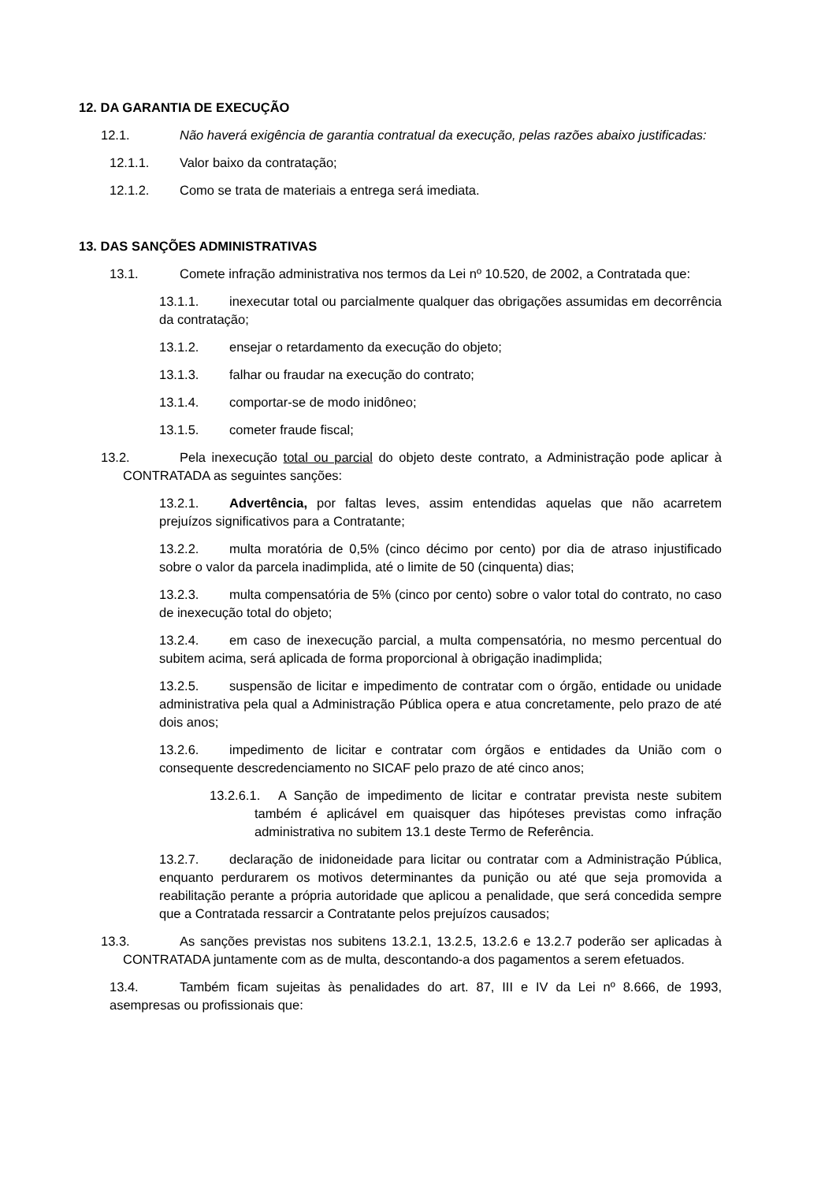12. DA GARANTIA DE EXECUÇÃO
12.1. Não haverá exigência de garantia contratual da execução, pelas razões abaixo justificadas:
12.1.1. Valor baixo da contratação;
12.1.2. Como se trata de materiais a entrega será imediata.
13. DAS SANÇÕES ADMINISTRATIVAS
13.1. Comete infração administrativa nos termos da Lei nº 10.520, de 2002, a Contratada que:
13.1.1. inexecutar total ou parcialmente qualquer das obrigações assumidas em decorrência da contratação;
13.1.2. ensejar o retardamento da execução do objeto;
13.1.3. falhar ou fraudar na execução do contrato;
13.1.4. comportar-se de modo inidôneo;
13.1.5. cometer fraude fiscal;
13.2. Pela inexecução total ou parcial do objeto deste contrato, a Administração pode aplicar à CONTRATADA as seguintes sanções:
13.2.1. Advertência, por faltas leves, assim entendidas aquelas que não acarretem prejuízos significativos para a Contratante;
13.2.2. multa moratória de 0,5% (cinco décimo por cento) por dia de atraso injustificado sobre o valor da parcela inadimplida, até o limite de 50 (cinquenta) dias;
13.2.3. multa compensatória de 5% (cinco por cento) sobre o valor total do contrato, no caso de inexecução total do objeto;
13.2.4. em caso de inexecução parcial, a multa compensatória, no mesmo percentual do subitem acima, será aplicada de forma proporcional à obrigação inadimplida;
13.2.5. suspensão de licitar e impedimento de contratar com o órgão, entidade ou unidade administrativa pela qual a Administração Pública opera e atua concretamente, pelo prazo de até dois anos;
13.2.6. impedimento de licitar e contratar com órgãos e entidades da União com o consequente descredenciamento no SICAF pelo prazo de até cinco anos;
13.2.6.1. A Sanção de impedimento de licitar e contratar prevista neste subitem também é aplicável em quaisquer das hipóteses previstas como infração administrativa no subitem 13.1 deste Termo de Referência.
13.2.7. declaração de inidoneidade para licitar ou contratar com a Administração Pública, enquanto perdurarem os motivos determinantes da punição ou até que seja promovida a reabilitação perante a própria autoridade que aplicou a penalidade, que será concedida sempre que a Contratada ressarcir a Contratante pelos prejuízos causados;
13.3. As sanções previstas nos subitens 13.2.1, 13.2.5, 13.2.6 e 13.2.7 poderão ser aplicadas à CONTRATADA juntamente com as de multa, descontando-a dos pagamentos a serem efetuados.
13.4. Também ficam sujeitas às penalidades do art. 87, III e IV da Lei nº 8.666, de 1993, asempresas ou profissionais que: